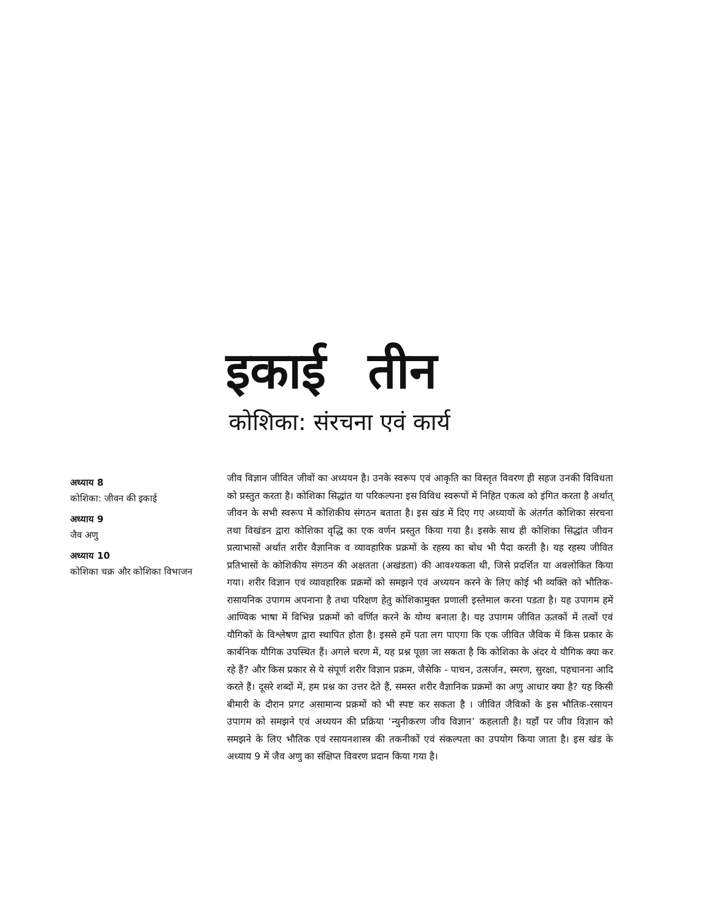इकाई तीन
कोशिका: संरचना एवं कार्य
अध्याय 8
कोशिका: जीवन की इकाई
अध्याय 9
जैव अणु
अध्याय 10
कोशिका चक्र और कोशिका विभाजन
जीव विज्ञान जीवित जीवों का अध्ययन है। उनके स्वरूप एवं आकृति का विस्तृत विवरण ही सहज उनकी विविधता को प्रस्तुत करता है। कोशिका सिद्धांत या परिकल्पना इस विविध स्वरूपों में निहित एकत्व को इंगित करता है अर्थात् जीवन के सभी स्वरूप में कोशिकीय संगठन बताता है। इस खंड में दिए गए अध्यायों के अंतर्गत कोशिका संरचना तथा विखंडन द्वारा कोशिका वृद्धि का एक वर्णन प्रस्तुत किया गया है। इसके साथ ही कोशिका सिद्धांत जीवन प्रत्याभासों अर्थात शरीर वैज्ञानिक व व्यावहारिक प्रक्रमों के रहस्य का बोध भी पैदा करती है। यह रहस्य जीवित प्रतिभासों के कोशिकीय संगठन की अक्षतता (अखंडता) की आवश्यकता थी, जिसे प्रदर्शित या अवलोकित किया गया। शरीर विज्ञान एवं व्यावहारिक प्रक्रमों को समझने एवं अध्ययन करने के लिए कोई भी व्यक्ति को भौतिक-रासायनिक उपागम अपनाना है तथा परिक्षण हेतु कोशिकामुक्त प्रणाली इस्तेमाल करना पडता है। यह उपागम हमें आण्विक भाषा में विभिन्न प्रक्रमों को वर्णित करने के योग्य बनाता है। यह उपागम जीवित ऊतकों में तत्वों एवं यौगिकों के विश्लेषण द्वारा स्थापित होता है। इससे हमें पता लग पाएगा कि एक जीवित जैविक में किस प्रकार के कार्बनिक यौगिक उपस्थित हैं। अगले चरण में, यह प्रश्न पूछा जा सकता है कि कोशिका के अंदर ये यौगिक क्या कर रहे हैं? और किस प्रकार से ये संपूर्ण शरीर विज्ञान प्रक्रम, जैसेकि - पाचन, उत्सर्जन, स्मरण, सुरक्षा, पहचानना आदि करते हैं। दूसरे शब्दों में, हम प्रश्न का उत्तर देते हैं, समस्त शरीर वैज्ञानिक प्रक्रमों का अणु आधार क्या है? यह किसी बीमारी के दौरान प्रगट असामान्य प्रक्रमों को भी स्पष्ट कर सकता है । जीवित जैविकों के इस भौतिक-रसायन उपागम को समझने एवं अध्ययन की प्रक्रिया ‘न्युनीकरण जीव विज्ञान’ कहलाती है। यहाँ पर जीव विज्ञान को समझने के लिए भौतिक एवं रसायनशास्त्र की तकनीकों एवं संकल्पता का उपयोग किया जाता है। इस खंड के अध्याय 9 में जैव अणु का संक्षिप्त विवरण प्रदान किया गया है।